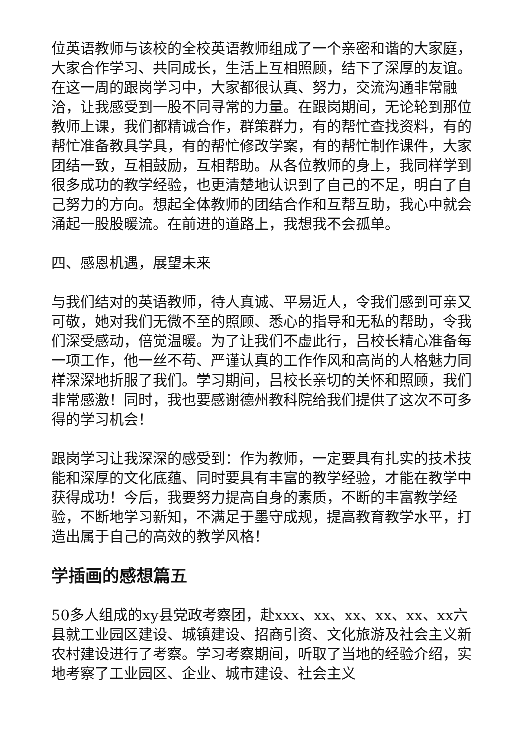位英语教师与该校的全校英语教师组成了一个亲密和谐的大家庭，大家合作学习、共同成长，生活上互相照顾，结下了深厚的友谊。在这一周的跟岗学习中，大家都很认真、努力，交流沟通非常融洽，让我感受到一股不同寻常的力量。在跟岗期间，无论轮到那位教师上课，我们都精诚合作，群策群力，有的帮忙查找资料，有的帮忙准备教具学具，有的帮忙修改学案，有的帮忙制作课件，大家团结一致，互相鼓励，互相帮助。从各位教师的身上，我同样学到很多成功的教学经验，也更清楚地认识到了自己的不足，明白了自己努力的方向。想起全体教师的团结合作和互帮互助，我心中就会涌起一股股暖流。在前进的道路上，我想我不会孤单。
四、感恩机遇，展望未来
与我们结对的英语教师，待人真诚、平易近人，令我们感到可亲又可敬，她对我们无微不至的照顾、悉心的指导和无私的帮助，令我们深受感动，倍觉温暖。为了让我们不虚此行，吕校长精心准备每一项工作，他一丝不苟、严谨认真的工作作风和高尚的人格魅力同样深深地折服了我们。学习期间，吕校长亲切的关怀和照顾，我们非常感激！同时，我也要感谢德州教科院给我们提供了这次不可多得的学习机会！
跟岗学习让我深深的感受到：作为教师，一定要具有扎实的技术技能和深厚的文化底蕴、同时要具有丰富的教学经验，才能在教学中获得成功！今后，我要努力提高自身的素质，不断的丰富教学经验，不断地学习新知，不满足于墨守成规，提高教育教学水平，打造出属于自己的高效的教学风格！
学插画的感想篇五
50多人组成的xy县党政考察团，赴xxx、xx、xx、xx、xx、xx六县就工业园区建设、城镇建设、招商引资、文化旅游及社会主义新农村建设进行了考察。学习考察期间，听取了当地的经验介绍，实地考察了工业园区、企业、城市建设、社会主义